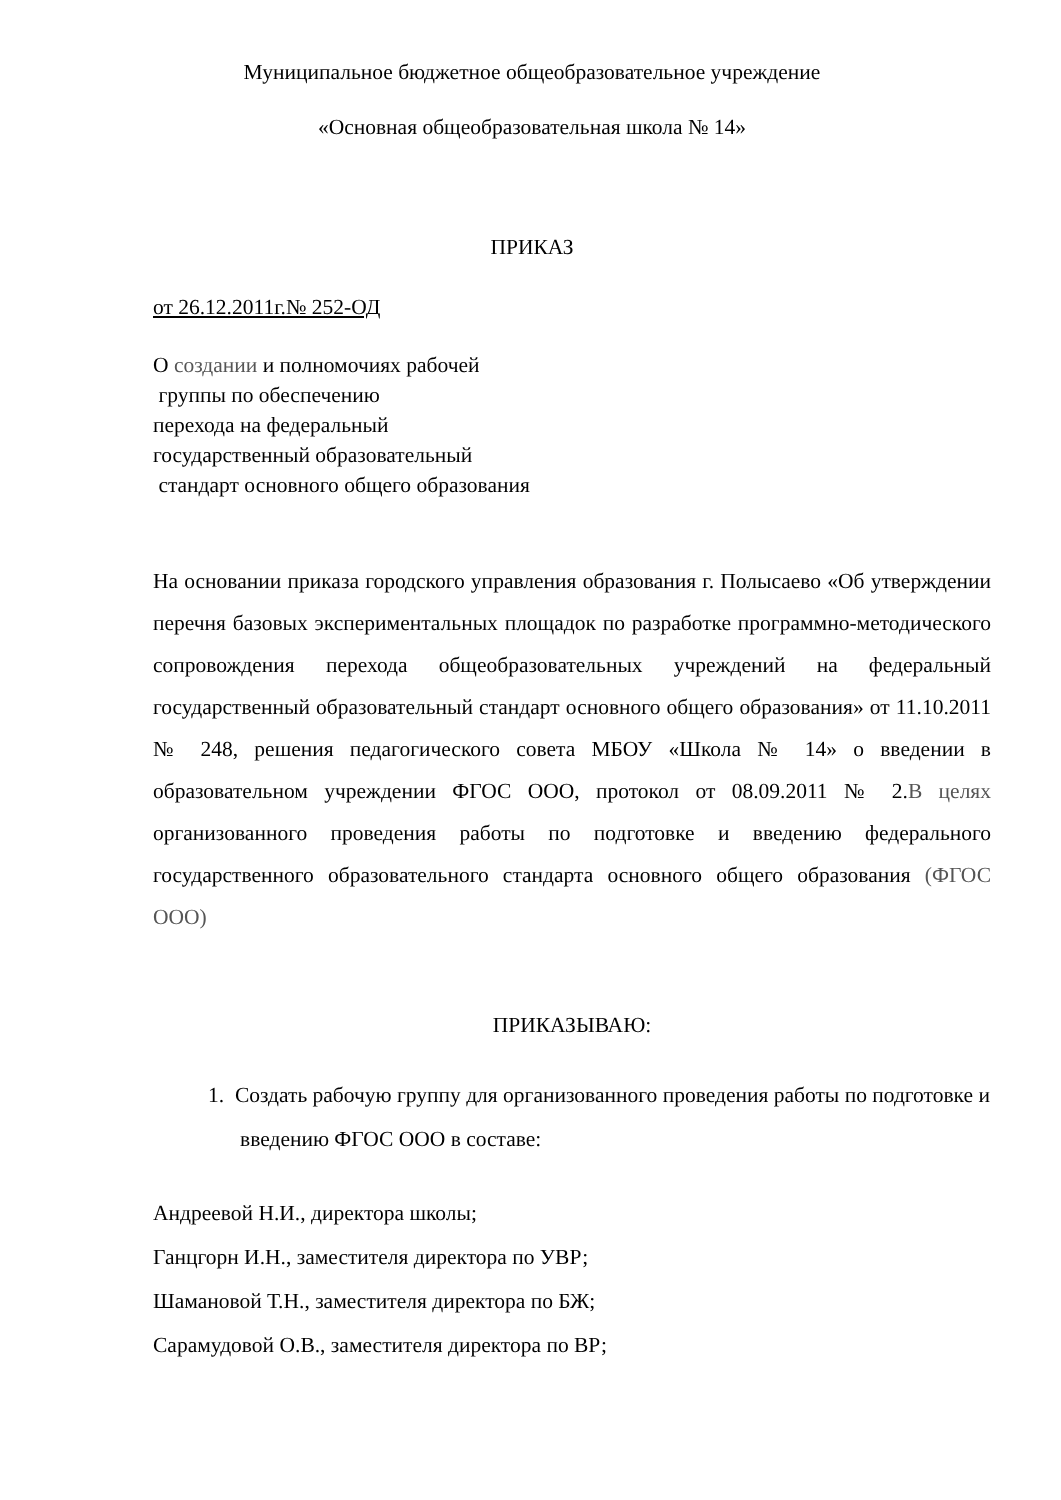Муниципальное бюджетное общеобразовательное учреждение
«Основная общеобразовательная школа № 14»
ПРИКАЗ
от 26.12.2011г.№ 252-ОД
О создании и полномочиях рабочей
группы по обеспечению
перехода на федеральный
государственный образовательный
стандарт основного общего образования
На основании приказа городского управления образования г. Полысаево «Об утверждении перечня базовых экспериментальных площадок по разработке программно-методического сопровождения перехода общеобразовательных учреждений на федеральный государственный образовательный стандарт основного общего образования» от 11.10.2011 № 248, решения педагогического совета МБОУ «Школа № 14» о введении в образовательном учреждении ФГОС ООО, протокол от 08.09.2011 № 2.В целях организованного проведения работы по подготовке и введению федерального государственного образовательного стандарта основного общего образования (ФГОС ООО)
ПРИКАЗЫВАЮ:
1. Создать рабочую группу для организованного проведения работы по подготовке и введению ФГОС ООО в составе:
Андреевой Н.И., директора школы;
Ганцгорн И.Н., заместителя директора по УВР;
Шамановой Т.Н., заместителя директора по БЖ;
Сарамудовой О.В., заместителя директора по ВР;